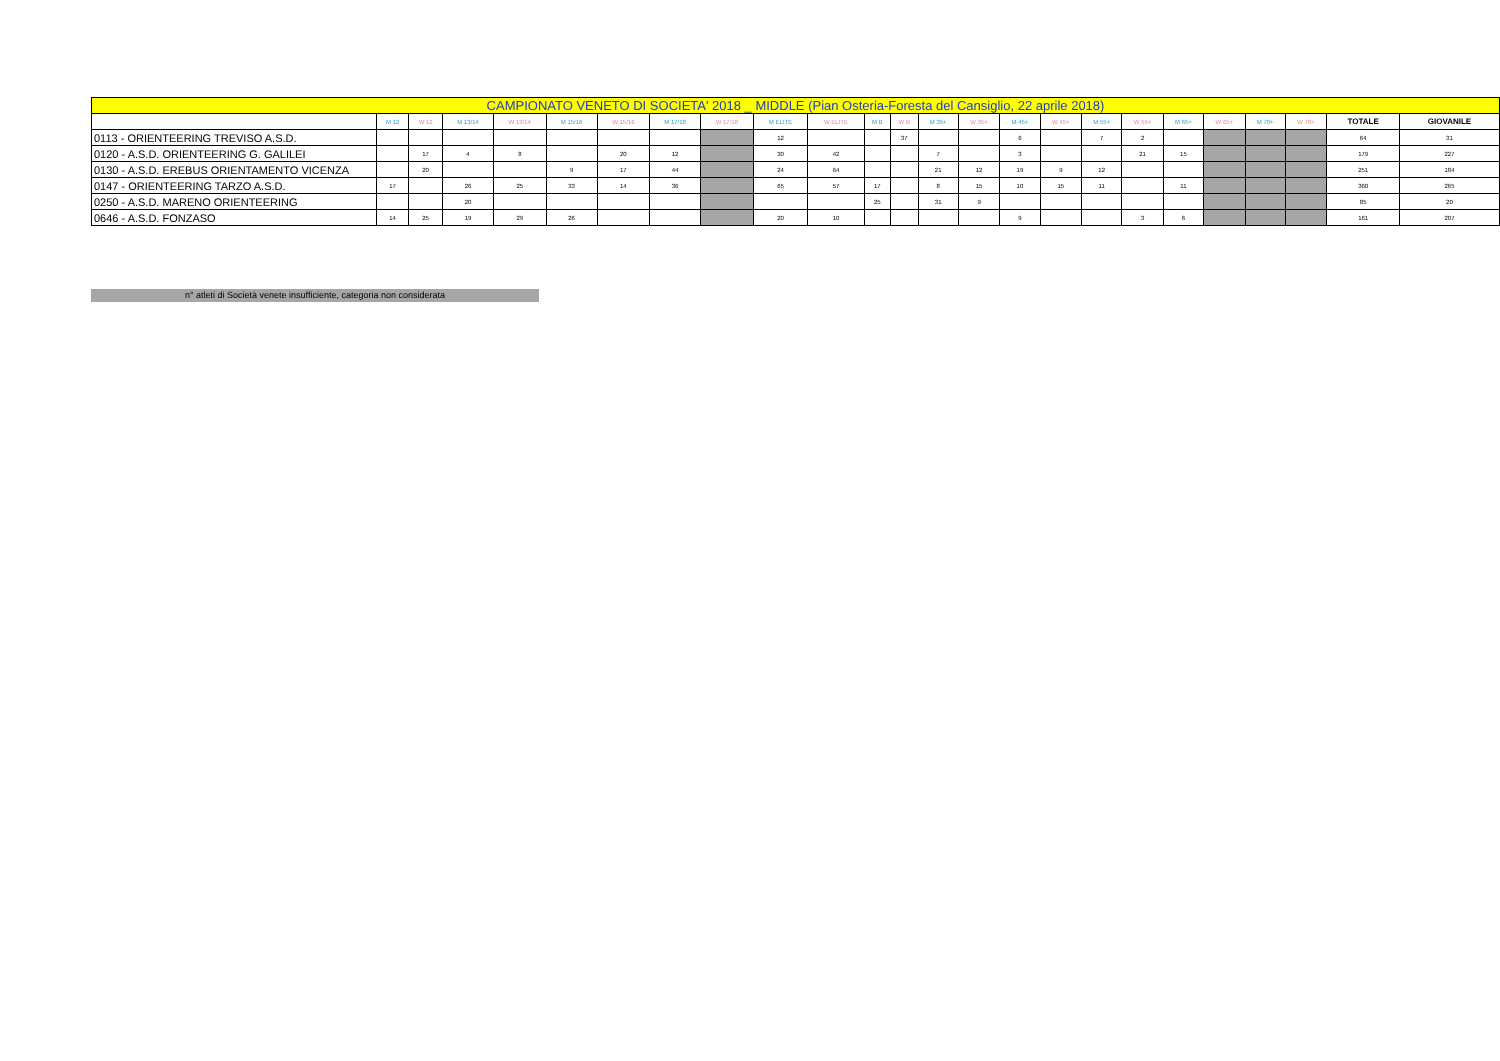| CAMPIONATO VENETO DI SOCIETA' 2018 _ MIDDLE (Pian Osteria-Foresta del Cansiglio, 22 aprile 2018) | | | | | | | | | | | | | | | | | | | | | | | | |
| --- | --- | --- | --- | --- | --- | --- | --- | --- | --- | --- | --- | --- | --- | --- | --- | --- | --- | --- | --- | --- | --- | --- | --- | --- |
| | M 12 | W 12 | M 13/14 | W 13/14 | M 15/16 | W 15/16 | M 17/18 | W 17/18 | M ELITE | W ELITE | M B | W B | M 35+ | W 35+ | M 45+ | W 45+ | M 55+ | W 55+ | M 65+ | W 65+ | M 70+ | W 70+ | TOTALE | GIOVANILE |
| 0113 - ORIENTEERING TREVISO A.S.D. | | | | | | | | | 12 | | | 37 | | | 6 | | 7 | 2 | | | | | 64 | 31 |
| 0120 - A.S.D. ORIENTEERING G. GALILEI | | 17 | 4 | 8 | | 20 | 12 | | 30 | 42 | | | 7 | | 3 | | | 21 | 15 | | | | 179 | 227 |
| 0130 - A.S.D. EREBUS ORIENTAMENTO VICENZA | | 20 | | | 9 | 17 | 44 | | 24 | 64 | | | 21 | 12 | 19 | 9 | 12 | | | | | | 251 | 184 |
| 0147 - ORIENTEERING TARZO A.S.D. | 17 | | 26 | 25 | 33 | 14 | 36 | | 65 | 57 | 17 | | 8 | 15 | 10 | 15 | 11 | | 11 | | | | 360 | 265 |
| 0250 - A.S.D. MARENO ORIENTEERING | | | 20 | | | | | | | | 25 | | 31 | 9 | | | | | | | | | 85 | 20 |
| 0646 - A.S.D. FONZASO | 14 | 25 | 19 | 29 | 26 | | | | 20 | 10 | | | | | 9 | | | 3 | 6 | | | | 161 | 207 |
n° atleti di Società venete insufficiente, categoria non considerata